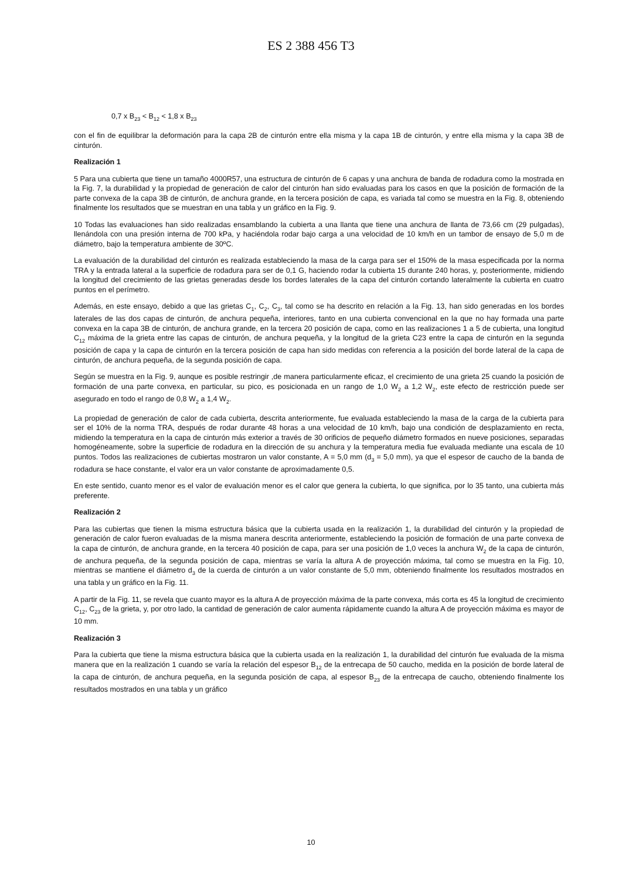ES 2 388 456 T3
0,7 x B<sub>23</sub> < B<sub>12</sub> < 1,8 x B<sub>23</sub>
con el fin de equilibrar la deformación para la capa 2B de cinturón entre ella misma y la capa 1B de cinturón, y entre ella misma y la capa 3B de cinturón.
Realización 1
5 Para una cubierta que tiene un tamaño 4000R57, una estructura de cinturón de 6 capas y una anchura de banda de rodadura como la mostrada en la Fig. 7, la durabilidad y la propiedad de generación de calor del cinturón han sido evaluadas para los casos en que la posición de formación de la parte convexa de la capa 3B de cinturón, de anchura grande, en la tercera posición de capa, es variada tal como se muestra en la Fig. 8, obteniendo finalmente los resultados que se muestran en una tabla y un gráfico en la Fig. 9.
10 Todas las evaluaciones han sido realizadas ensamblando la cubierta a una llanta que tiene una anchura de llanta de 73,66 cm (29 pulgadas), llenándola con una presión interna de 700 kPa, y haciéndola rodar bajo carga a una velocidad de 10 km/h en un tambor de ensayo de 5,0 m de diámetro, bajo la temperatura ambiente de 30ºC.
La evaluación de la durabilidad del cinturón es realizada estableciendo la masa de la carga para ser el 150% de la masa especificada por la norma TRA y la entrada lateral a la superficie de rodadura para ser de 0,1 G, haciendo rodar la cubierta 15 durante 240 horas, y, posteriormente, midiendo la longitud del crecimiento de las grietas generadas desde los bordes laterales de la capa del cinturón cortando lateralmente la cubierta en cuatro puntos en el perímetro.
Además, en este ensayo, debido a que las grietas C<sub>1</sub>, C<sub>2</sub>, C<sub>3</sub>, tal como se ha descrito en relación a la Fig. 13, han sido generadas en los bordes laterales de las dos capas de cinturón, de anchura pequeña, interiores, tanto en una cubierta convencional en la que no hay formada una parte convexa en la capa 3B de cinturón, de anchura grande, en la tercera 20 posición de capa, como en las realizaciones 1 a 5 de cubierta, una longitud C<sub>12</sub> máxima de la grieta entre las capas de cinturón, de anchura pequeña, y la longitud de la grieta C23 entre la capa de cinturón en la segunda posición de capa y la capa de cinturón en la tercera posición de capa han sido medidas con referencia a la posición del borde lateral de la capa de cinturón, de anchura pequeña, de la segunda posición de capa.
Según se muestra en la Fig. 9, aunque es posible restringir ,de manera particularmente eficaz, el crecimiento de una grieta 25 cuando la posición de formación de una parte convexa, en particular, su pico, es posicionada en un rango de 1,0 W<sub>2</sub> a 1,2 W<sub>2</sub>, este efecto de restricción puede ser asegurado en todo el rango de 0,8 W<sub>2</sub> a 1,4 W<sub>2</sub>.
La propiedad de generación de calor de cada cubierta, descrita anteriormente, fue evaluada estableciendo la masa de la carga de la cubierta para ser el 10% de la norma TRA, después de rodar durante 48 horas a una velocidad de 10 km/h, bajo una condición de desplazamiento en recta, midiendo la temperatura en la capa de cinturón más exterior a través de 30 orificios de pequeño diámetro formados en nueve posiciones, separadas homogéneamente, sobre la superficie de rodadura en la dirección de su anchura y la temperatura media fue evaluada mediante una escala de 10 puntos. Todos las realizaciones de cubiertas mostraron un valor constante, A = 5,0 mm (d<sub>3</sub> = 5,0 mm), ya que el espesor de caucho de la banda de rodadura se hace constante, el valor era un valor constante de aproximadamente 0,5.
En este sentido, cuanto menor es el valor de evaluación menor es el calor que genera la cubierta, lo que significa, por lo 35 tanto, una cubierta más preferente.
Realización 2
Para las cubiertas que tienen la misma estructura básica que la cubierta usada en la realización 1, la durabilidad del cinturón y la propiedad de generación de calor fueron evaluadas de la misma manera descrita anteriormente, estableciendo la posición de formación de una parte convexa de la capa de cinturón, de anchura grande, en la tercera 40 posición de capa, para ser una posición de 1,0 veces la anchura W<sub>2</sub> de la capa de cinturón, de anchura pequeña, de la segunda posición de capa, mientras se varía la altura A de proyección máxima, tal como se muestra en la Fig. 10, mientras se mantiene el diámetro d<sub>3</sub> de la cuerda de cinturón a un valor constante de 5,0 mm, obteniendo finalmente los resultados mostrados en una tabla y un gráfico en la Fig. 11.
A partir de la Fig. 11, se revela que cuanto mayor es la altura A de proyección máxima de la parte convexa, más corta es 45 la longitud de crecimiento C<sub>12</sub>, C<sub>23</sub> de la grieta, y, por otro lado, la cantidad de generación de calor aumenta rápidamente cuando la altura A de proyección máxima es mayor de 10 mm.
Realización 3
Para la cubierta que tiene la misma estructura básica que la cubierta usada en la realización 1, la durabilidad del cinturón fue evaluada de la misma manera que en la realización 1 cuando se varía la relación del espesor B<sub>12</sub> de la entrecapa de 50 caucho, medida en la posición de borde lateral de la capa de cinturón, de anchura pequeña, en la segunda posición de capa, al espesor B<sub>23</sub> de la entrecapa de caucho, obteniendo finalmente los resultados mostrados en una tabla y un gráfico
10